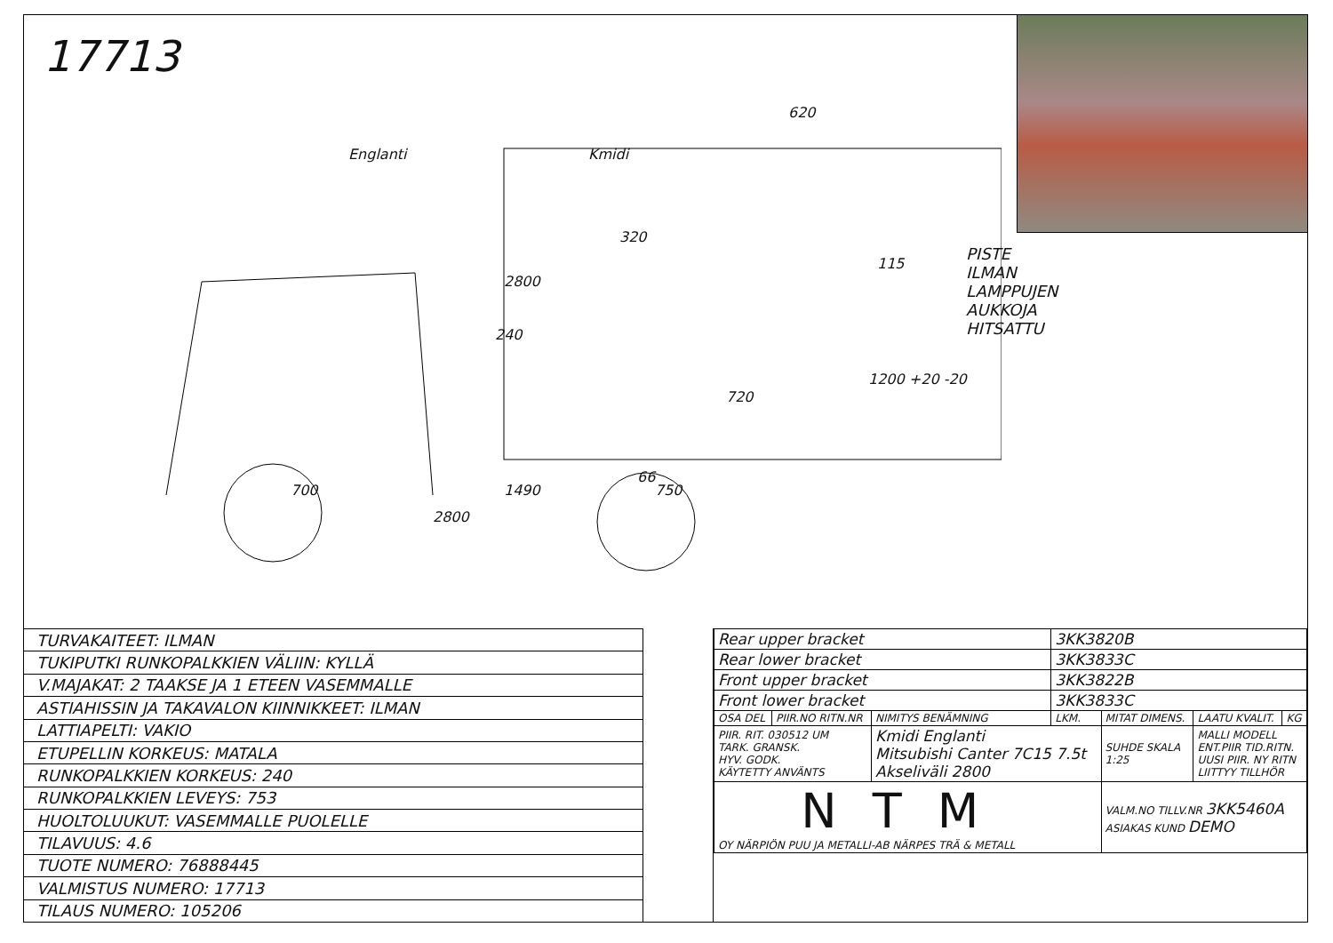17713
620
320
2800
115
240
720
1200 +20 -20
66
700 1490 750
2800
Englanti Kmidi
PISTE ILMAN LAMPPUJEN AUKKOJA
HITSATTU
| TURVAKAITEET: ILMAN |
| TUKIPUTKI RUNKOPALKKIEN VÄLIIN: KYLLÄ |
| V.MAJAKAT: 2 TAAKSE JA 1 ETEEN VASEMMALLE |
| ASTIAHISSIN JA TAKAVALON KIINNIKKEET: ILMAN |
| LATTIAPELTI: VAKIO |
| ETUPELLIN KORKEUS: MATALA |
| RUNKOPALKKIEN KORKEUS: 240 |
| RUNKOPALKKIEN LEVEYS: 753 |
| HUOLTOLUUKUT: VASEMMALLE PUOLELLE |
| TILAVUUS: 4.6 |
| TUOTE NUMERO: 76888445 |
| VALMISTUS NUMERO: 17713 |
| TILAUS NUMERO: 105206 |
| Rear upper bracket | | | 3KK3820B | | | |
| Rear lower bracket | | | 3KK3833C | | | |
| Front upper bracket | | | 3KK3822B | | | |
| Front lower bracket | | | 3KK3833C | | | |
| OSA DEL | PIIR.NO RITN.NR | NIMITYS BENÄMNING | LKM. | MITAT DIMENS. | LAATU KVALIT. | KG |
| PIIR. RIT. 030512 UM TARK. GRANSK. HYV. GODK. KÄYTETTY ANVÄNTS | | Kmidi Englanti Mitsubishi Canter 7C15 7.5t Akseliväli 2800 | | SUHDE SKALA 1:25 | MALLI MODELL ENT.PIIR TID.RITN. UUSI PIIR. NY RITN LIITTYY TILLHÖR | |
| NTM OY NÄRPIÖN PUU JA METALLI-AB NÄRPES TRÄ & METALL | | | | VALM.NO TILLV.NR 3KK5460A ASIAKAS KUND DEMO | | |